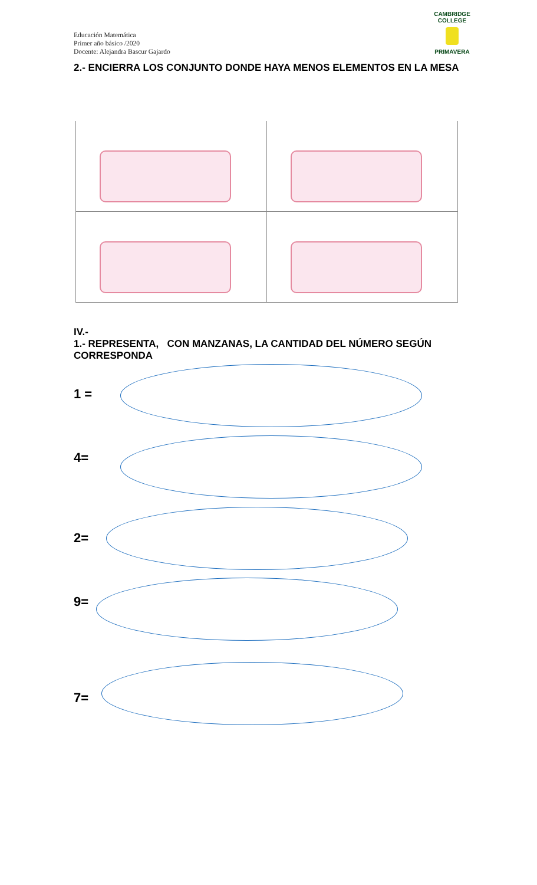Educación Matemática
Primer año básico /2020
Docente: Alejandra Bascur Gajardo
CAMBRIDGE COLLEGE
PRIMAVERA
2.- ENCIERRA LOS CONJUNTO DONDE HAYA MENOS ELEMENTOS EN LA MESA
IV.-
1.- REPRESENTA, CON MANZANAS, LA CANTIDAD DEL NÚMERO SEGÚN CORRESPONDA
1 =
4=
2=
9=
7=